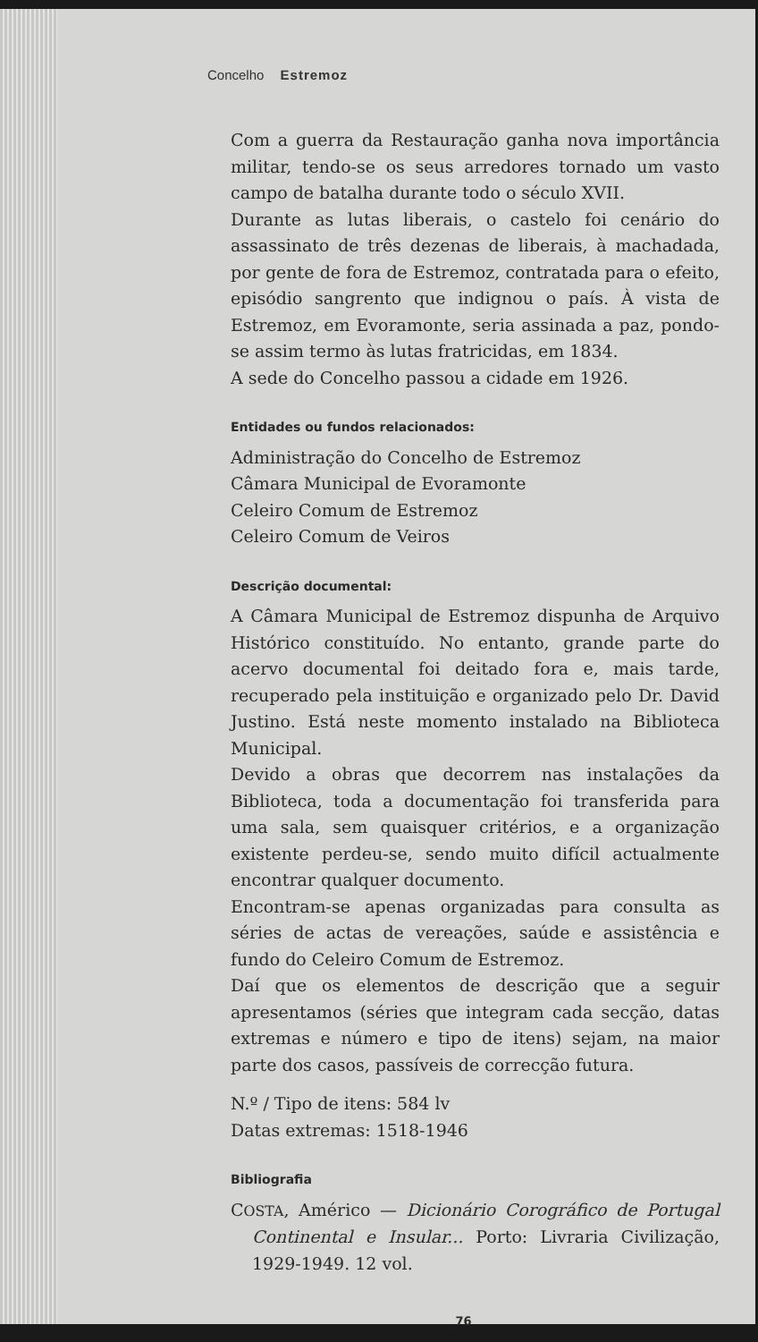Concelho Estremoz
Com a guerra da Restauração ganha nova importância militar, tendo-se os seus arredores tornado um vasto campo de batalha durante todo o século XVII.
Durante as lutas liberais, o castelo foi cenário do assassinato de três dezenas de liberais, à machadada, por gente de fora de Estremoz, contratada para o efeito, episódio sangrento que indignou o país. À vista de Estremoz, em Evoramonte, seria assinada a paz, pondo-se assim termo às lutas fratricidas, em 1834.
A sede do Concelho passou a cidade em 1926.
Entidades ou fundos relacionados:
Administração do Concelho de Estremoz
Câmara Municipal de Evoramonte
Celeiro Comum de Estremoz
Celeiro Comum de Veiros
Descrição documental:
A Câmara Municipal de Estremoz dispunha de Arquivo Histórico constituído. No entanto, grande parte do acervo documental foi deitado fora e, mais tarde, recuperado pela instituição e organizado pelo Dr. David Justino. Está neste momento instalado na Biblioteca Municipal.
Devido a obras que decorrem nas instalações da Biblioteca, toda a documentação foi transferida para uma sala, sem quaisquer critérios, e a organização existente perdeu-se, sendo muito difícil actualmente encontrar qualquer documento.
Encontram-se apenas organizadas para consulta as séries de actas de vereações, saúde e assistência e fundo do Celeiro Comum de Estremoz.
Daí que os elementos de descrição que a seguir apresentamos (séries que integram cada secção, datas extremas e número e tipo de itens) sejam, na maior parte dos casos, passíveis de correcção futura.
N.º / Tipo de itens: 584 lv
Datas extremas: 1518-1946
Bibliografia
COSTA, Américo — Dicionário Corográfico de Portugal Continental e Insular... Porto: Livraria Civilização, 1929-1949. 12 vol.
76